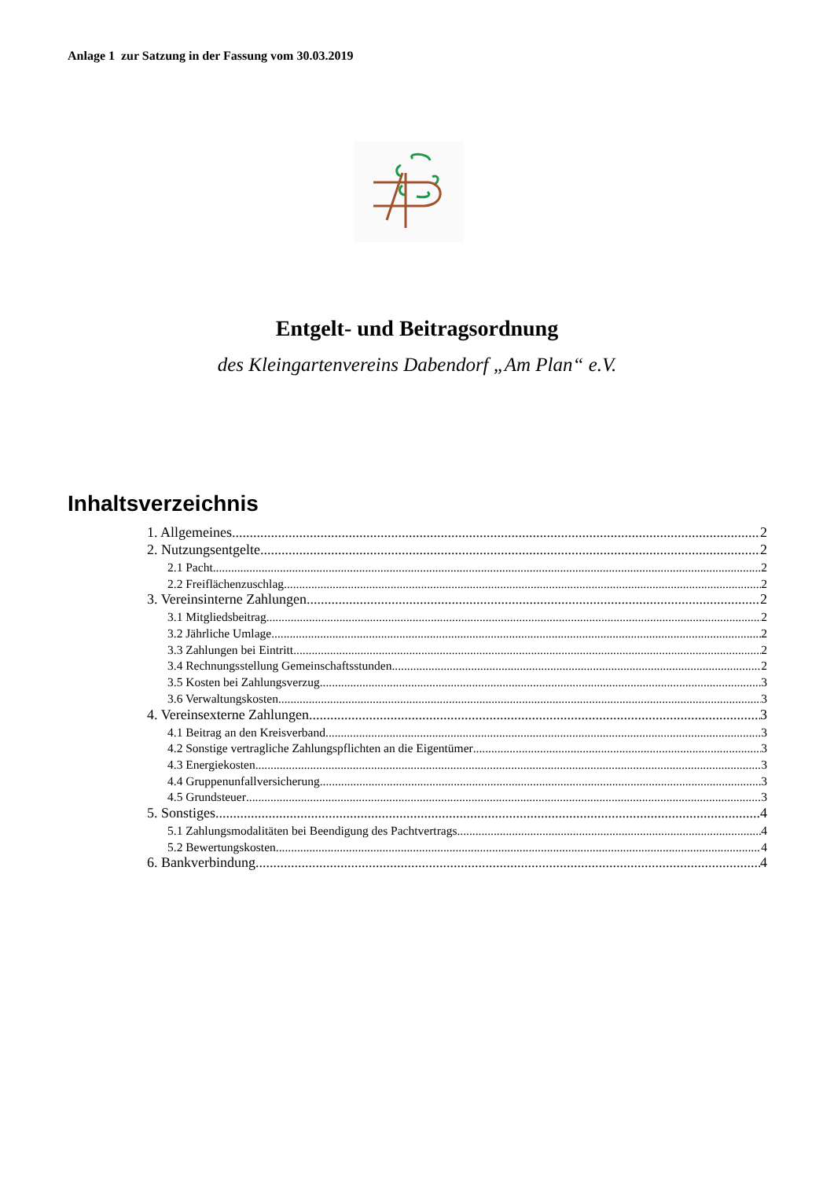Anlage 1 zur Satzung in der Fassung vom 30.03.2019
Entgelt- und Beitragsordnung
des Kleingartenvereins Dabendorf „Am Plan“ e.V.
Inhaltsverzeichnis
1. Allgemeines 2
2. Nutzungsentgelte 2
2.1 Pacht 2
2.2 Freiflächenzuschlag 2
3. Vereinsinterne Zahlungen 2
3.1 Mitgliedsbeitrag 2
3.2 Jährliche Umlage 2
3.3 Zahlungen bei Eintritt 2
3.4 Rechnungsstellung Gemeinschaftsstunden 2
3.5 Kosten bei Zahlungsverzug 3
3.6 Verwaltungskosten 3
4. Vereinsexterne Zahlungen 3
4.1 Beitrag an den Kreisverband 3
4.2 Sonstige vertragliche Zahlungspflichten an die Eigentümer 3
4.3 Energiekosten 3
4.4 Gruppenunfallversicherung 3
4.5 Grundsteuer 3
5. Sonstiges 4
5.1 Zahlungsmodalitäten bei Beendigung des Pachtvertrags 4
5.2 Bewertungskosten 4
6. Bankverbindung 4